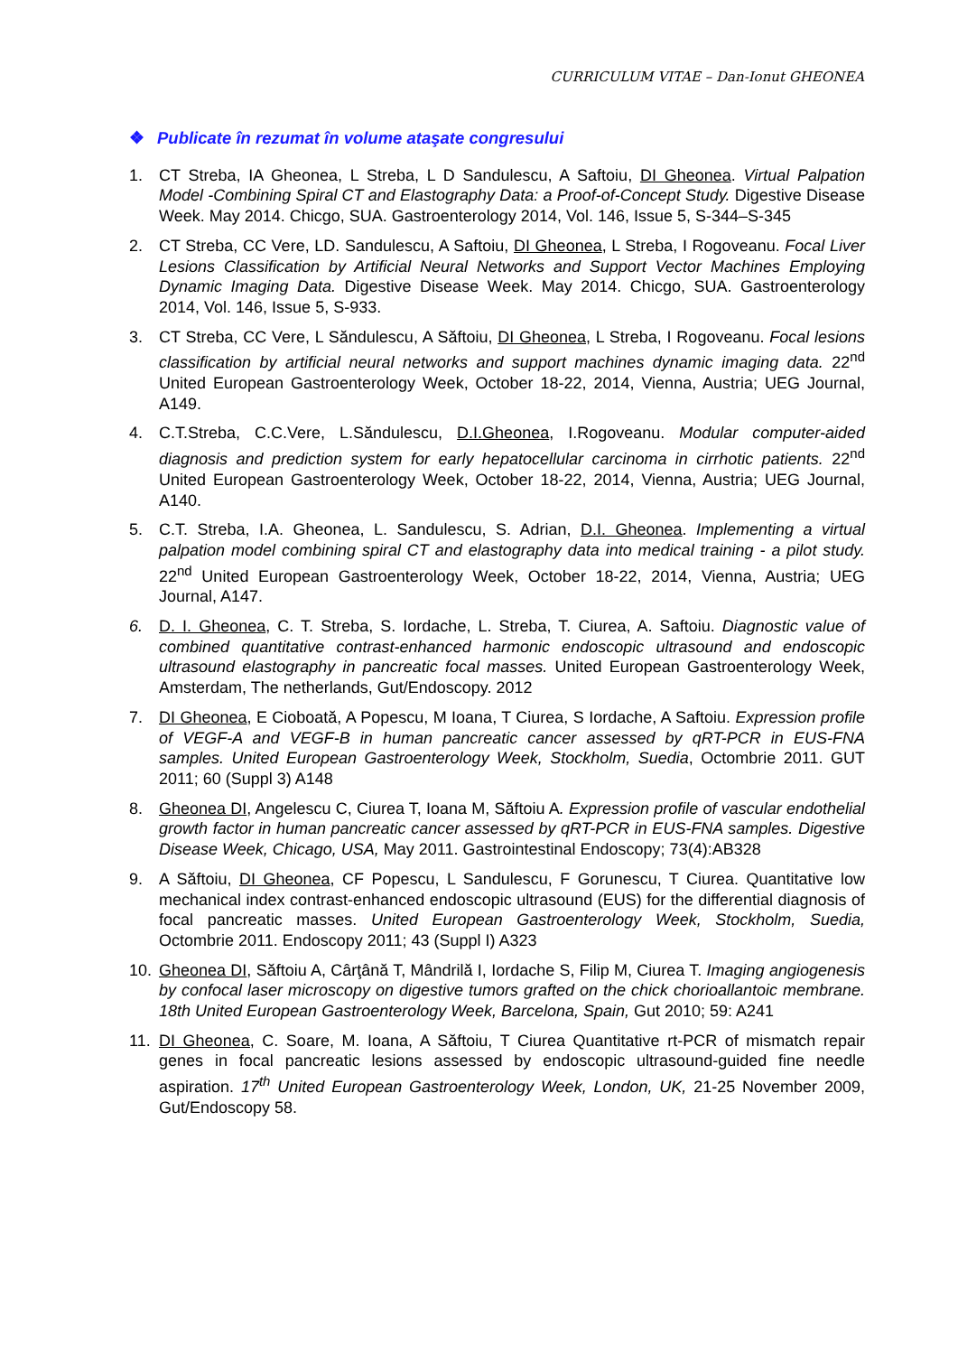CURRICULUM VITAE – Dan-Ionut GHEONEA
❖ Publicate în rezumat în volume ataşate congresului
1. CT Streba, IA Gheonea, L Streba, L D Sandulescu, A Saftoiu, DI Gheonea. Virtual Palpation Model -Combining Spiral CT and Elastography Data: a Proof-of-Concept Study. Digestive Disease Week. May 2014. Chicgo, SUA. Gastroenterology 2014, Vol. 146, Issue 5, S-344–S-345
2. CT Streba, CC Vere, LD. Sandulescu, A Saftoiu, DI Gheonea, L Streba, I Rogoveanu. Focal Liver Lesions Classification by Artificial Neural Networks and Support Vector Machines Employing Dynamic Imaging Data. Digestive Disease Week. May 2014. Chicgo, SUA. Gastroenterology 2014, Vol. 146, Issue 5, S-933.
3. CT Streba, CC Vere, L Săndulescu, A Săftoiu, DI Gheonea, L Streba, I Rogoveanu. Focal lesions classification by artificial neural networks and support machines dynamic imaging data. 22<sup>nd</sup> United European Gastroenterology Week, October 18-22, 2014, Vienna, Austria; UEG Journal, A149.
4. C.T.Streba, C.C.Vere, L.Săndulescu, D.I.Gheonea, I.Rogoveanu. Modular computer-aided diagnosis and prediction system for early hepatocellular carcinoma in cirrhotic patients. 22<sup>nd</sup> United European Gastroenterology Week, October 18-22, 2014, Vienna, Austria; UEG Journal, A140.
5. C.T. Streba, I.A. Gheonea, L. Sandulescu, S. Adrian, D.I. Gheonea. Implementing a virtual palpation model combining spiral CT and elastography data into medical training - a pilot study. 22<sup>nd</sup> United European Gastroenterology Week, October 18-22, 2014, Vienna, Austria; UEG Journal, A147.
6. D. I. Gheonea, C. T. Streba, S. Iordache, L. Streba, T. Ciurea, A. Saftoiu. Diagnostic value of combined quantitative contrast-enhanced harmonic endoscopic ultrasound and endoscopic ultrasound elastography in pancreatic focal masses. United European Gastroenterology Week, Amsterdam, The netherlands, Gut/Endoscopy. 2012
7. DI Gheonea, E Cioboată, A Popescu, M Ioana, T Ciurea, S Iordache, A Saftoiu. Expression profile of VEGF-A and VEGF-B in human pancreatic cancer assessed by qRT-PCR in EUS-FNA samples. United European Gastroenterology Week, Stockholm, Suedia, Octombrie 2011. GUT 2011; 60 (Suppl 3) A148
8. Gheonea DI, Angelescu C, Ciurea T, Ioana M, Săftoiu A. Expression profile of vascular endothelial growth factor in human pancreatic cancer assessed by qRT-PCR in EUS-FNA samples. Digestive Disease Week, Chicago, USA, May 2011. Gastrointestinal Endoscopy; 73(4):AB328
9. A Săftoiu, DI Gheonea, CF Popescu, L Sandulescu, F Gorunescu, T Ciurea. Quantitative low mechanical index contrast-enhanced endoscopic ultrasound (EUS) for the differential diagnosis of focal pancreatic masses. United European Gastroenterology Week, Stockholm, Suedia, Octombrie 2011. Endoscopy 2011; 43 (Suppl I) A323
10. Gheonea DI, Săftoiu A, Cârţână T, Mândrilă I, Iordache S, Filip M, Ciurea T. Imaging angiogenesis by confocal laser microscopy on digestive tumors grafted on the chick chorioallantoic membrane. 18th United European Gastroenterology Week, Barcelona, Spain, Gut 2010; 59: A241
11. DI Gheonea, C. Soare, M. Ioana, A Săftoiu, T Ciurea Quantitative rt-PCR of mismatch repair genes in focal pancreatic lesions assessed by endoscopic ultrasound-guided fine needle aspiration. 17<sup>th</sup> United European Gastroenterology Week, London, UK, 21-25 November 2009, Gut/Endoscopy 58.